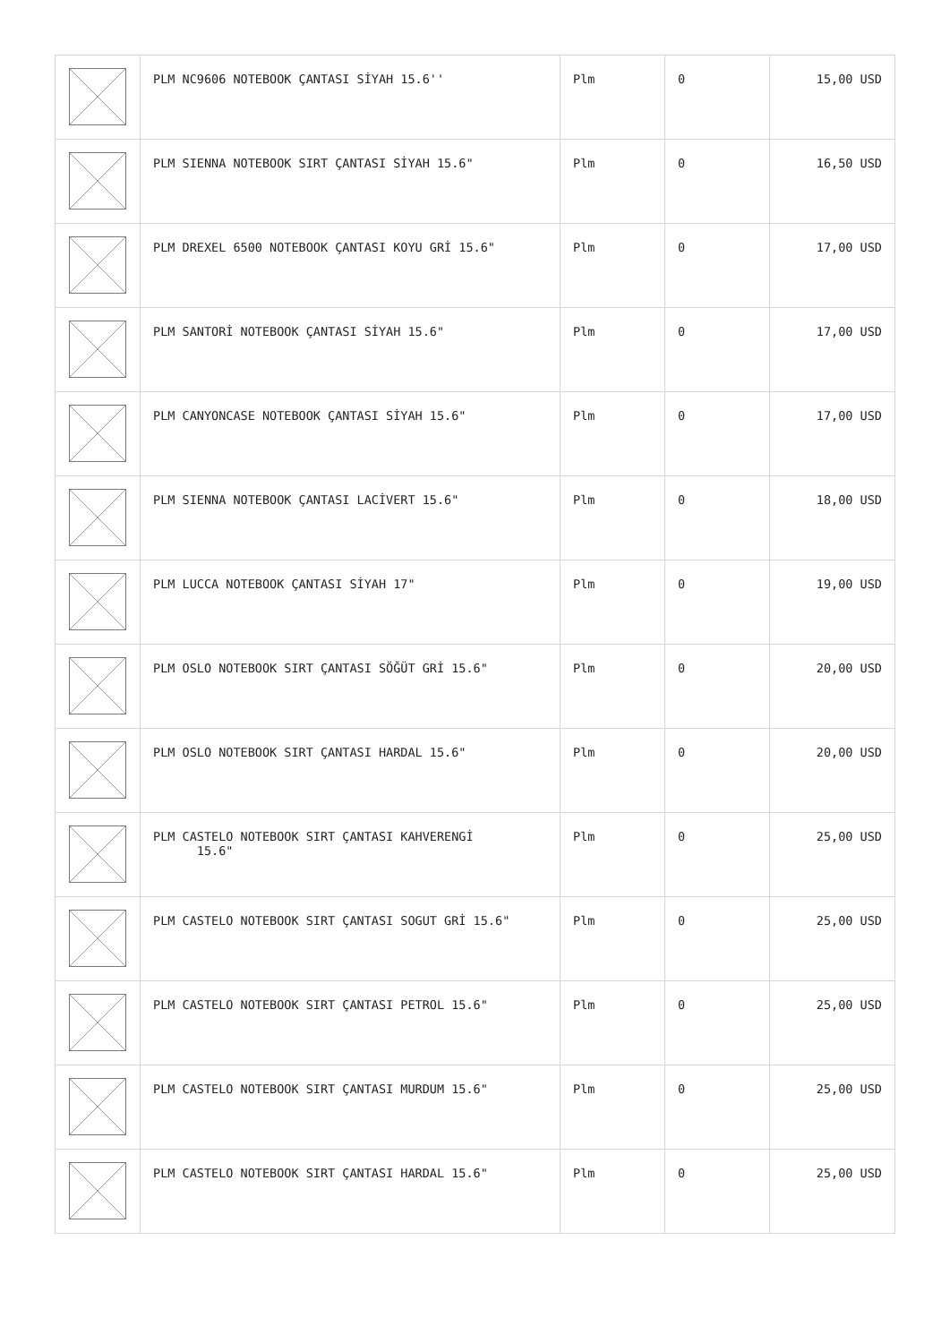| | PLM NC9606 NOTEBOOK ÇANTASI SİYAH 15.6'' | Plm | 0 | 15,00 USD |
| | PLM SIENNA NOTEBOOK SIRT ÇANTASI SİYAH 15.6" | Plm | 0 | 16,50 USD |
| | PLM DREXEL 6500 NOTEBOOK ÇANTASI KOYU GRİ 15.6" | Plm | 0 | 17,00 USD |
| | PLM SANTORİ NOTEBOOK ÇANTASI SİYAH 15.6" | Plm | 0 | 17,00 USD |
| | PLM CANYONCASE NOTEBOOK ÇANTASI SİYAH 15.6" | Plm | 0 | 17,00 USD |
| | PLM SIENNA NOTEBOOK ÇANTASI LACİVERT 15.6" | Plm | 0 | 18,00 USD |
| | PLM LUCCA NOTEBOOK ÇANTASI SİYAH 17" | Plm | 0 | 19,00 USD |
| | PLM OSLO NOTEBOOK SIRT ÇANTASI SÖĞÜT GRİ 15.6" | Plm | 0 | 20,00 USD |
| | PLM OSLO NOTEBOOK SIRT ÇANTASI HARDAL 15.6" | Plm | 0 | 20,00 USD |
| | PLM CASTELO NOTEBOOK SIRT ÇANTASI KAHVERENGİ 15.6" | Plm | 0 | 25,00 USD |
| | PLM CASTELO NOTEBOOK SIRT ÇANTASI SOGUT GRİ 15.6" | Plm | 0 | 25,00 USD |
| | PLM CASTELO NOTEBOOK SIRT ÇANTASI PETROL 15.6" | Plm | 0 | 25,00 USD |
| | PLM CASTELO NOTEBOOK SIRT ÇANTASI MURDUM 15.6" | Plm | 0 | 25,00 USD |
| | PLM CASTELO NOTEBOOK SIRT ÇANTASI HARDAL 15.6" | Plm | 0 | 25,00 USD |